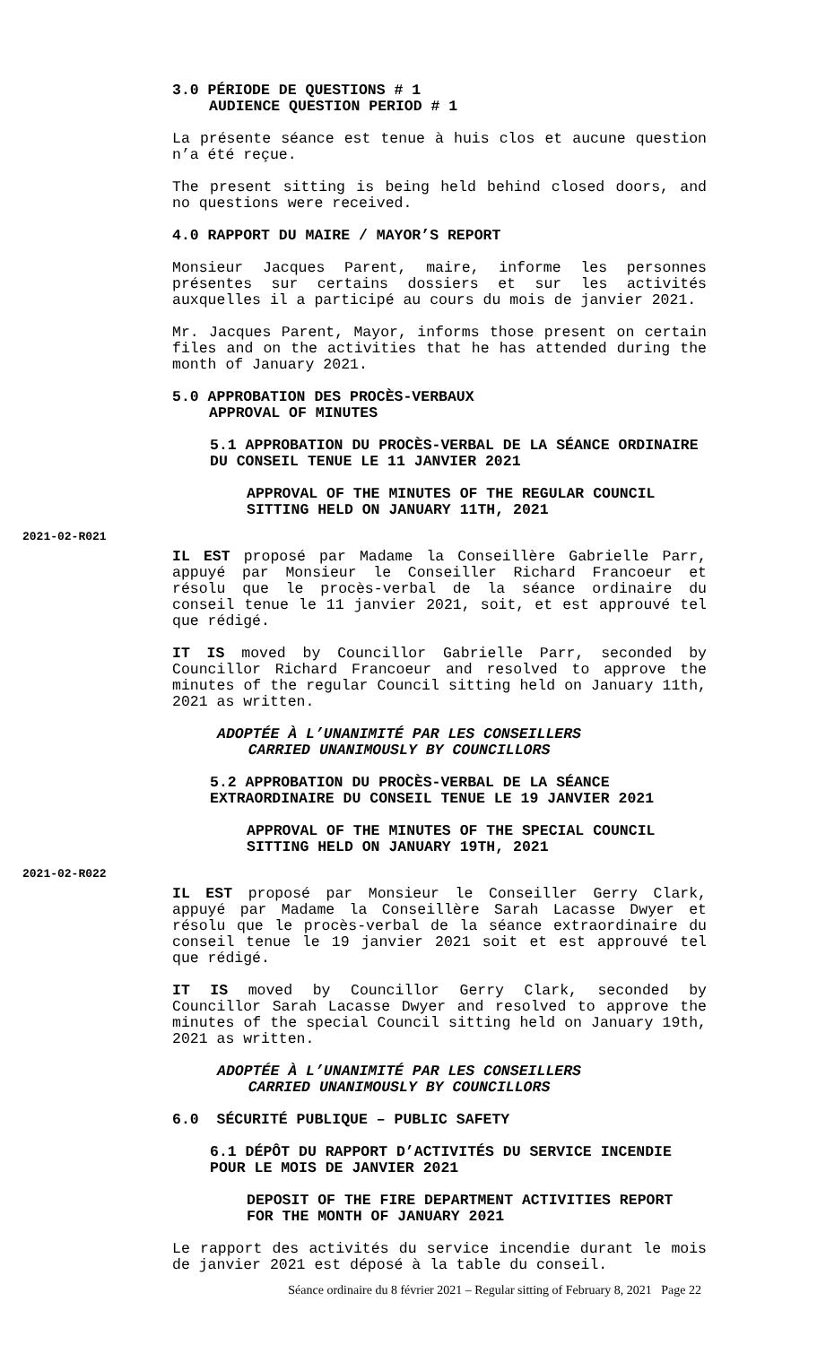3.0 PÉRIODE DE QUESTIONS # 1
AUDIENCE QUESTION PERIOD # 1
La présente séance est tenue à huis clos et aucune question n’a été reçue.
The present sitting is being held behind closed doors, and no questions were received.
4.0 RAPPORT DU MAIRE / MAYOR’S REPORT
Monsieur Jacques Parent, maire, informe les personnes présentes sur certains dossiers et sur les activités auxquelles il a participé au cours du mois de janvier 2021.
Mr. Jacques Parent, Mayor, informs those present on certain files and on the activities that he has attended during the month of January 2021.
5.0 APPROBATION DES PROCÈS-VERBAUX
APPROVAL OF MINUTES
5.1 APPROBATION DU PROCÈS-VERBAL DE LA SÉANCE ORDINAIRE DU CONSEIL TENUE LE 11 JANVIER 2021
APPROVAL OF THE MINUTES OF THE REGULAR COUNCIL SITTING HELD ON JANUARY 11TH, 2021
2021-02-R021
IL EST proposé par Madame la Conseillère Gabrielle Parr, appuyé par Monsieur le Conseiller Richard Francoeur et résolu que le procès-verbal de la séance ordinaire du conseil tenue le 11 janvier 2021, soit, et est approuvé tel que rédigé.
IT IS moved by Councillor Gabrielle Parr, seconded by Councillor Richard Francoeur and resolved to approve the minutes of the regular Council sitting held on January 11th, 2021 as written.
ADOPTÉE À L’UNANIMITÉ PAR LES CONSEILLERS
CARRIED UNANIMOUSLY BY COUNCILLORS
5.2 APPROBATION DU PROCÈS-VERBAL DE LA SÉANCE EXTRAORDINAIRE DU CONSEIL TENUE LE 19 JANVIER 2021
APPROVAL OF THE MINUTES OF THE SPECIAL COUNCIL SITTING HELD ON JANUARY 19TH, 2021
2021-02-R022
IL EST proposé par Monsieur le Conseiller Gerry Clark, appuyé par Madame la Conseillère Sarah Lacasse Dwyer et résolu que le procès-verbal de la séance extraordinaire du conseil tenue le 19 janvier 2021 soit et est approuvé tel que rédigé.
IT IS moved by Councillor Gerry Clark, seconded by Councillor Sarah Lacasse Dwyer and resolved to approve the minutes of the special Council sitting held on January 19th, 2021 as written.
ADOPTÉE À L’UNANIMITÉ PAR LES CONSEILLERS
CARRIED UNANIMOUSLY BY COUNCILLORS
6.0 SÉCURITÉ PUBLIQUE – PUBLIC SAFETY
6.1 DÉPÔT DU RAPPORT D’ACTIVITÉS DU SERVICE INCENDIE POUR LE MOIS DE JANVIER 2021
DEPOSIT OF THE FIRE DEPARTMENT ACTIVITIES REPORT FOR THE MONTH OF JANUARY 2021
Le rapport des activités du service incendie durant le mois de janvier 2021 est déposé à la table du conseil.
Séance ordinaire du 8 février 2021 – Regular sitting of February 8, 2021 Page 22